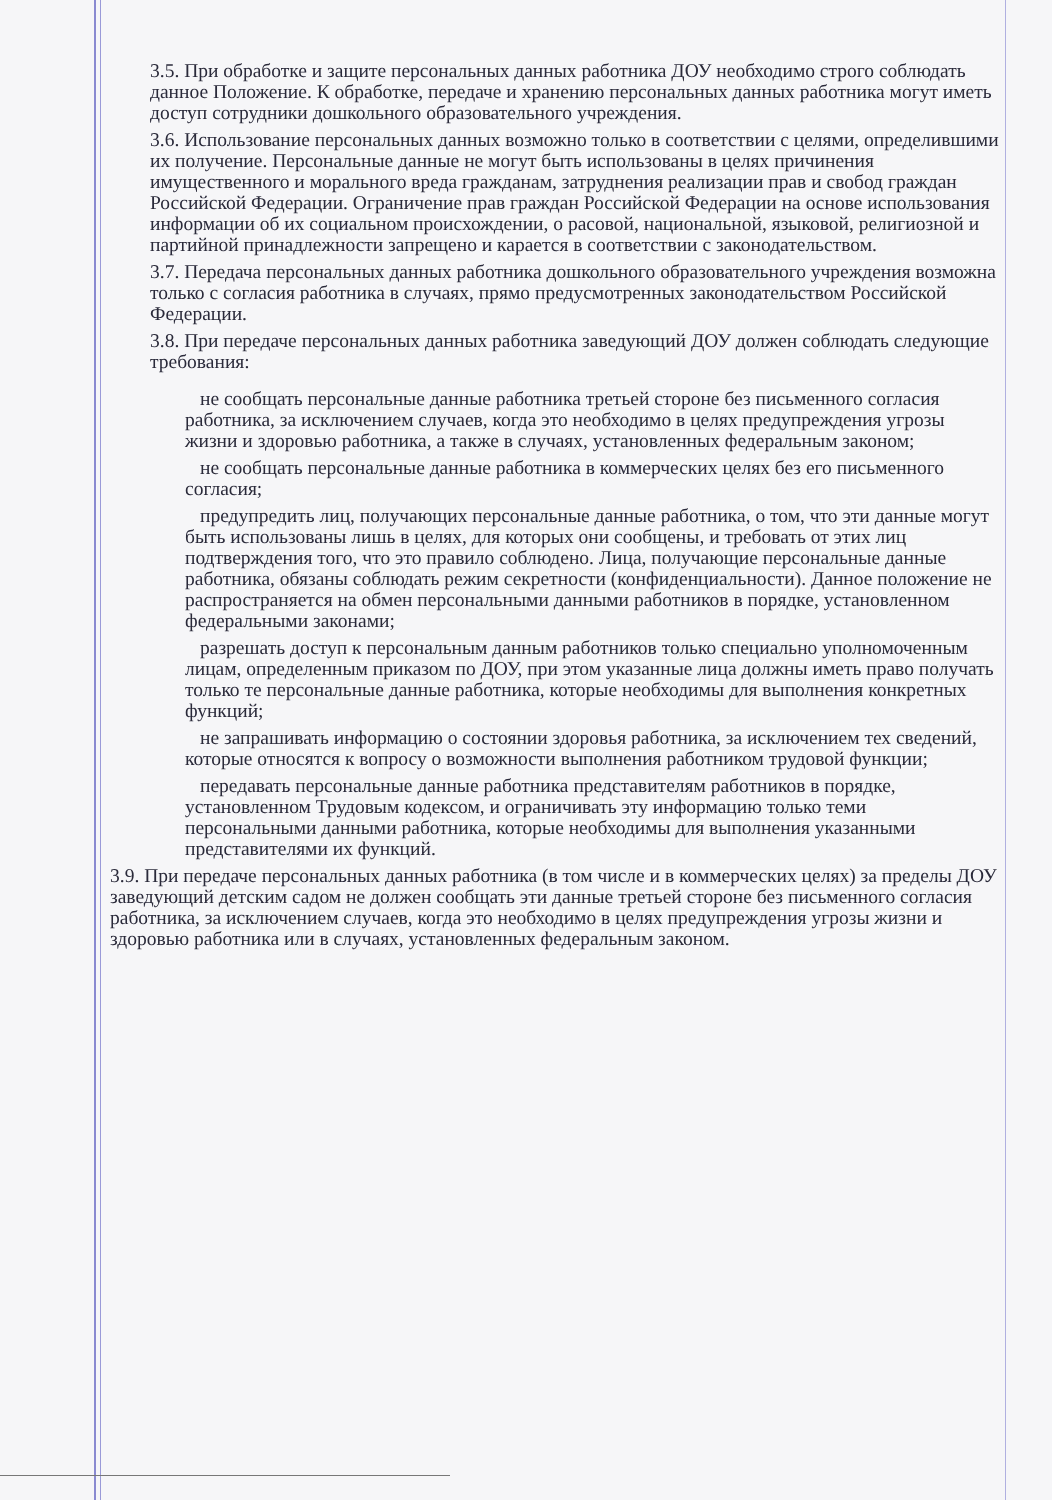3.5. При обработке и защите персональных данных работника ДОУ необходимо строго соблюдать данное Положение. К обработке, передаче и хранению персональных данных работника могут иметь доступ сотрудники дошкольного образовательного учреждения.
3.6. Использование персональных данных возможно только в соответствии с целями, определившими их получение. Персональные данные не могут быть использованы в целях причинения имущественного и морального вреда гражданам, затруднения реализации прав и свобод граждан Российской Федерации. Ограничение прав граждан Российской Федерации на основе использования информации об их социальном происхождении, о расовой, национальной, языковой, религиозной и партийной принадлежности запрещено и карается в соответствии с законодательством.
3.7. Передача персональных данных работника дошкольного образовательного учреждения возможна только с согласия работника в случаях, прямо предусмотренных законодательством Российской Федерации.
3.8. При передаче персональных данных работника заведующий ДОУ должен соблюдать следующие требования:
не сообщать персональные данные работника третьей стороне без письменного согласия работника, за исключением случаев, когда это необходимо в целях предупреждения угрозы жизни и здоровью работника, а также в случаях, установленных федеральным законом;
не сообщать персональные данные работника в коммерческих целях без его письменного согласия;
предупредить лиц, получающих персональные данные работника, о том, что эти данные могут быть использованы лишь в целях, для которых они сообщены, и требовать от этих лиц подтверждения того, что это правило соблюдено. Лица, получающие персональные данные работника, обязаны соблюдать режим секретности (конфиденциальности). Данное положение не распространяется на обмен персональными данными работников в порядке, установленном федеральными законами;
разрешать доступ к персональным данным работников только специально уполномоченным лицам, определенным приказом по ДОУ, при этом указанные лица должны иметь право получать только те персональные данные работника, которые необходимы для выполнения конкретных функций;
не запрашивать информацию о состоянии здоровья работника, за исключением тех сведений, которые относятся к вопросу о возможности выполнения работником трудовой функции;
передавать персональные данные работника представителям работников в порядке, установленном Трудовым кодексом, и ограничивать эту информацию только теми персональными данными работника, которые необходимы для выполнения указанными представителями их функций.
3.9. При передаче персональных данных работника (в том числе и в коммерческих целях) за пределы ДОУ заведующий детским садом не должен сообщать эти данные третьей стороне без письменного согласия работника, за исключением случаев, когда это необходимо в целях предупреждения угрозы жизни и здоровью работника или в случаях, установленных федеральным законом.